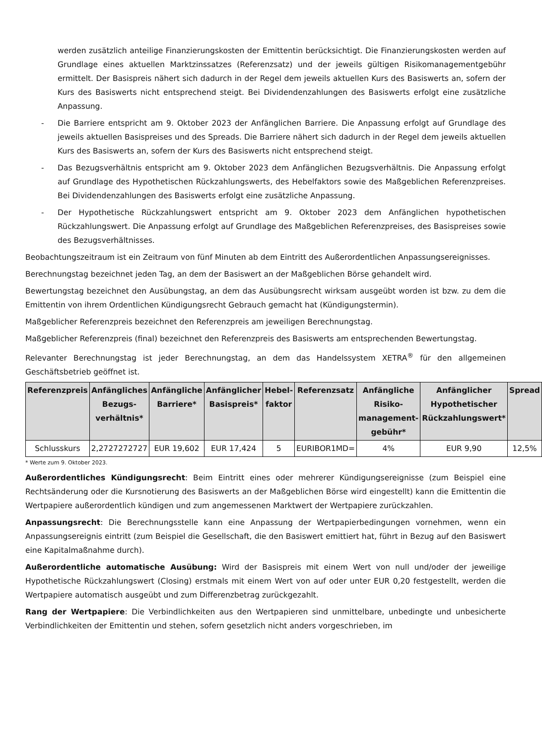werden zusätzlich anteilige Finanzierungskosten der Emittentin berücksichtigt. Die Finanzierungskosten werden auf Grundlage eines aktuellen Marktzinssatzes (Referenzsatz) und der jeweils gültigen Risikomanagementgebühr ermittelt. Der Basispreis nähert sich dadurch in der Regel dem jeweils aktuellen Kurs des Basiswerts an, sofern der Kurs des Basiswerts nicht entsprechend steigt. Bei Dividendenzahlungen des Basiswerts erfolgt eine zusätzliche Anpassung.
- Die Barriere entspricht am 9. Oktober 2023 der Anfänglichen Barriere. Die Anpassung erfolgt auf Grundlage des jeweils aktuellen Basispreises und des Spreads. Die Barriere nähert sich dadurch in der Regel dem jeweils aktuellen Kurs des Basiswerts an, sofern der Kurs des Basiswerts nicht entsprechend steigt.
- Das Bezugsverhältnis entspricht am 9. Oktober 2023 dem Anfänglichen Bezugsverhältnis. Die Anpassung erfolgt auf Grundlage des Hypothetischen Rückzahlungswerts, des Hebelfaktors sowie des Maßgeblichen Referenzpreises. Bei Dividendenzahlungen des Basiswerts erfolgt eine zusätzliche Anpassung.
- Der Hypothetische Rückzahlungswert entspricht am 9. Oktober 2023 dem Anfänglichen hypothetischen Rückzahlungswert. Die Anpassung erfolgt auf Grundlage des Maßgeblichen Referenzpreises, des Basispreises sowie des Bezugsverhältnisses.
Beobachtungszeitraum ist ein Zeitraum von fünf Minuten ab dem Eintritt des Außerordentlichen Anpassungsereignisses.
Berechnungstag bezeichnet jeden Tag, an dem der Basiswert an der Maßgeblichen Börse gehandelt wird.
Bewertungstag bezeichnet den Ausübungstag, an dem das Ausübungsrecht wirksam ausgeübt worden ist bzw. zu dem die Emittentin von ihrem Ordentlichen Kündigungsrecht Gebrauch gemacht hat (Kündigungstermin).
Maßgeblicher Referenzpreis bezeichnet den Referenzpreis am jeweiligen Berechnungstag.
Maßgeblicher Referenzpreis (final) bezeichnet den Referenzpreis des Basiswerts am entsprechenden Bewertungstag.
Relevanter Berechnungstag ist jeder Berechnungstag, an dem das Handelssystem XETRA<sup>®</sup> für den allgemeinen Geschäftsbetrieb geöffnet ist.
| Referenzpreis | Anfängliches Bezugs-verhältnis* | Anfängliche Barriere* | Anfänglicher Basispreis* | Hebel-faktor | Referenzsatz | Anfängliche Risiko-management-gebühr* | Anfänglicher Hypothetischer Rückzahlungswert* | Spread |
| --- | --- | --- | --- | --- | --- | --- | --- | --- |
| Schlusskurs | 2,2727272727 | EUR 19,602 | EUR 17,424 | 5 | EURIBOR1MD= | 4% | EUR 9,90 | 12,5% |
* Werte zum 9. Oktober 2023.
Außerordentliches Kündigungsrecht: Beim Eintritt eines oder mehrerer Kündigungsereignisse (zum Beispiel eine Rechtsänderung oder die Kursnotierung des Basiswerts an der Maßgeblichen Börse wird eingestellt) kann die Emittentin die Wertpapiere außerordentlich kündigen und zum angemessenen Marktwert der Wertpapiere zurückzahlen.
Anpassungsrecht: Die Berechnungsstelle kann eine Anpassung der Wertpapierbedingungen vornehmen, wenn ein Anpassungsereignis eintritt (zum Beispiel die Gesellschaft, die den Basiswert emittiert hat, führt in Bezug auf den Basiswert eine Kapitalmaßnahme durch).
Außerordentliche automatische Ausübung: Wird der Basispreis mit einem Wert von null und/oder der jeweilige Hypothetische Rückzahlungswert (Closing) erstmals mit einem Wert von auf oder unter EUR 0,20 festgestellt, werden die Wertpapiere automatisch ausgeübt und zum Differenzbetrag zurückgezahlt.
Rang der Wertpapiere: Die Verbindlichkeiten aus den Wertpapieren sind unmittelbare, unbedingte und unbesicherte Verbindlichkeiten der Emittentin und stehen, sofern gesetzlich nicht anders vorgeschrieben, im